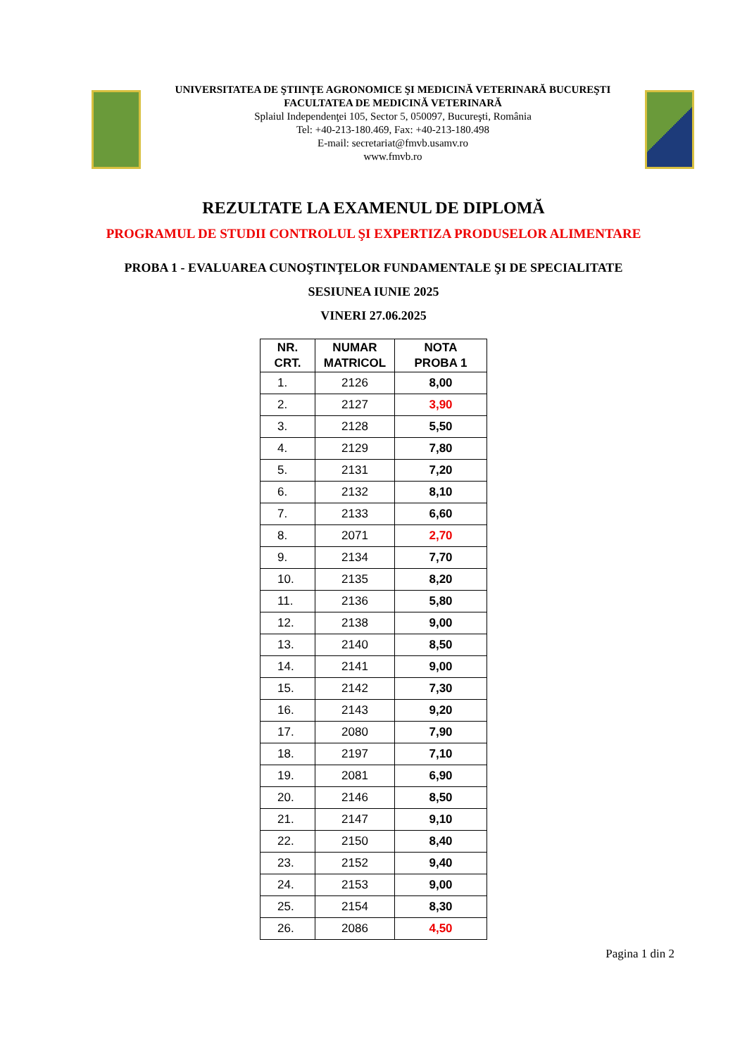UNIVERSITATEA DE ŞTIINŢE AGRONOMICE ŞI MEDICINĂ VETERINARĂ BUCUREŞTI
FACULTATEA DE MEDICINĂ VETERINARĂ
Splaiul Independenţei 105, Sector 5, 050097, Bucureşti, România
Tel: +40-213-180.469, Fax: +40-213-180.498
E-mail: secretariat@fmvb.usamv.ro
www.fmvb.ro
REZULTATE LA EXAMENUL DE DIPLOMĂ
PROGRAMUL DE STUDII CONTROLUL ŞI EXPERTIZA PRODUSELOR ALIMENTARE
PROBA 1 - EVALUAREA CUNOŞTINŢELOR FUNDAMENTALE ŞI DE SPECIALITATE
SESIUNEA IUNIE 2025
VINERI 27.06.2025
| NR. CRT. | NUMAR MATRICOL | NOTA PROBA 1 |
| --- | --- | --- |
| 1. | 2126 | 8,00 |
| 2. | 2127 | 3,90 |
| 3. | 2128 | 5,50 |
| 4. | 2129 | 7,80 |
| 5. | 2131 | 7,20 |
| 6. | 2132 | 8,10 |
| 7. | 2133 | 6,60 |
| 8. | 2071 | 2,70 |
| 9. | 2134 | 7,70 |
| 10. | 2135 | 8,20 |
| 11. | 2136 | 5,80 |
| 12. | 2138 | 9,00 |
| 13. | 2140 | 8,50 |
| 14. | 2141 | 9,00 |
| 15. | 2142 | 7,30 |
| 16. | 2143 | 9,20 |
| 17. | 2080 | 7,90 |
| 18. | 2197 | 7,10 |
| 19. | 2081 | 6,90 |
| 20. | 2146 | 8,50 |
| 21. | 2147 | 9,10 |
| 22. | 2150 | 8,40 |
| 23. | 2152 | 9,40 |
| 24. | 2153 | 9,00 |
| 25. | 2154 | 8,30 |
| 26. | 2086 | 4,50 |
Pagina 1 din 2